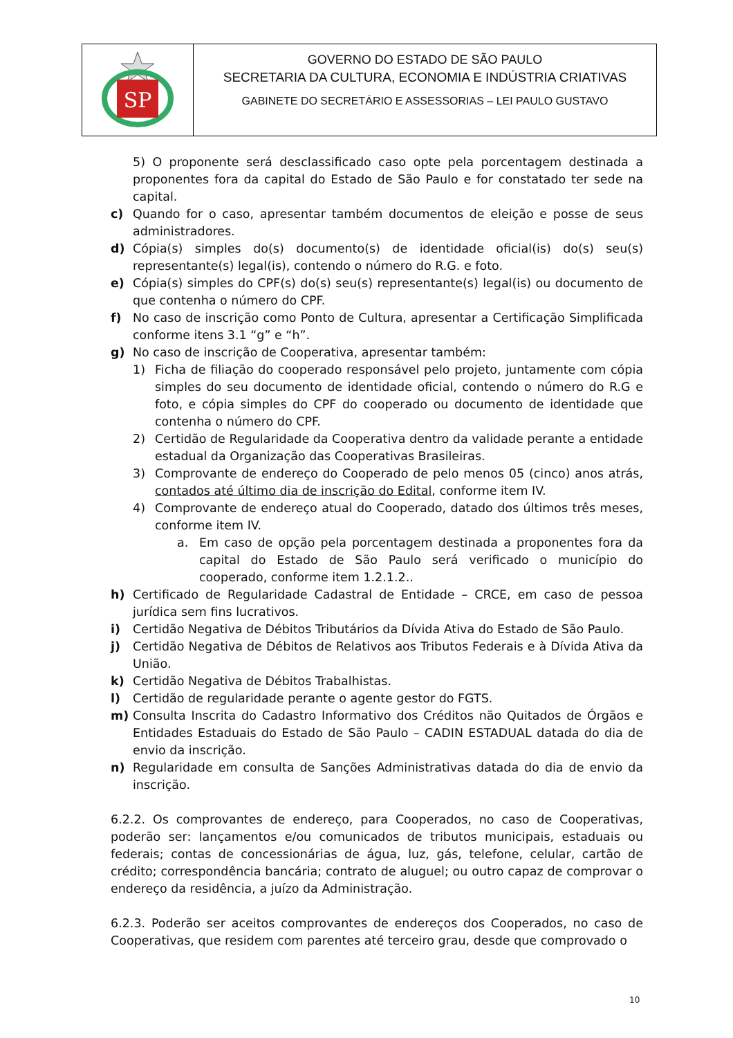SP
GOVERNO DO ESTADO DE SÃO PAULO
SECRETARIA DA CULTURA, ECONOMIA E INDÚSTRIA CRIATIVAS
GABINETE DO SECRETÁRIO E ASSESSORIAS – LEI PAULO GUSTAVO
5) O proponente será desclassificado caso opte pela porcentagem destinada a proponentes fora da capital do Estado de São Paulo e for constatado ter sede na capital.
c) Quando for o caso, apresentar também documentos de eleição e posse de seus administradores.
d) Cópia(s) simples do(s) documento(s) de identidade oficial(is) do(s) seu(s) representante(s) legal(is), contendo o número do R.G. e foto.
e) Cópia(s) simples do CPF(s) do(s) seu(s) representante(s) legal(is) ou documento de que contenha o número do CPF.
f) No caso de inscrição como Ponto de Cultura, apresentar a Certificação Simplificada conforme itens 3.1 “g” e “h”.
g) No caso de inscrição de Cooperativa, apresentar também:
1) Ficha de filiação do cooperado responsável pelo projeto, juntamente com cópia simples do seu documento de identidade oficial, contendo o número do R.G e foto, e cópia simples do CPF do cooperado ou documento de identidade que contenha o número do CPF.
2) Certidão de Regularidade da Cooperativa dentro da validade perante a entidade estadual da Organização das Cooperativas Brasileiras.
3) Comprovante de endereço do Cooperado de pelo menos 05 (cinco) anos atrás, contados até último dia de inscrição do Edital, conforme item IV.
4) Comprovante de endereço atual do Cooperado, datado dos últimos três meses, conforme item IV.
a. Em caso de opção pela porcentagem destinada a proponentes fora da capital do Estado de São Paulo será verificado o município do cooperado, conforme item 1.2.1.2..
h) Certificado de Regularidade Cadastral de Entidade – CRCE, em caso de pessoa jurídica sem fins lucrativos.
i) Certidão Negativa de Débitos Tributários da Dívida Ativa do Estado de São Paulo.
j) Certidão Negativa de Débitos de Relativos aos Tributos Federais e à Dívida Ativa da União.
k) Certidão Negativa de Débitos Trabalhistas.
l) Certidão de regularidade perante o agente gestor do FGTS.
m) Consulta Inscrita do Cadastro Informativo dos Créditos não Quitados de Órgãos e Entidades Estaduais do Estado de São Paulo – CADIN ESTADUAL datada do dia de envio da inscrição.
n) Regularidade em consulta de Sanções Administrativas datada do dia de envio da inscrição.
6.2.2. Os comprovantes de endereço, para Cooperados, no caso de Cooperativas, poderão ser: lançamentos e/ou comunicados de tributos municipais, estaduais ou federais; contas de concessionárias de água, luz, gás, telefone, celular, cartão de crédito; correspondência bancária; contrato de aluguel; ou outro capaz de comprovar o endereço da residência, a juízo da Administração.
6.2.3. Poderão ser aceitos comprovantes de endereços dos Cooperados, no caso de Cooperativas, que residem com parentes até terceiro grau, desde que comprovado o
10